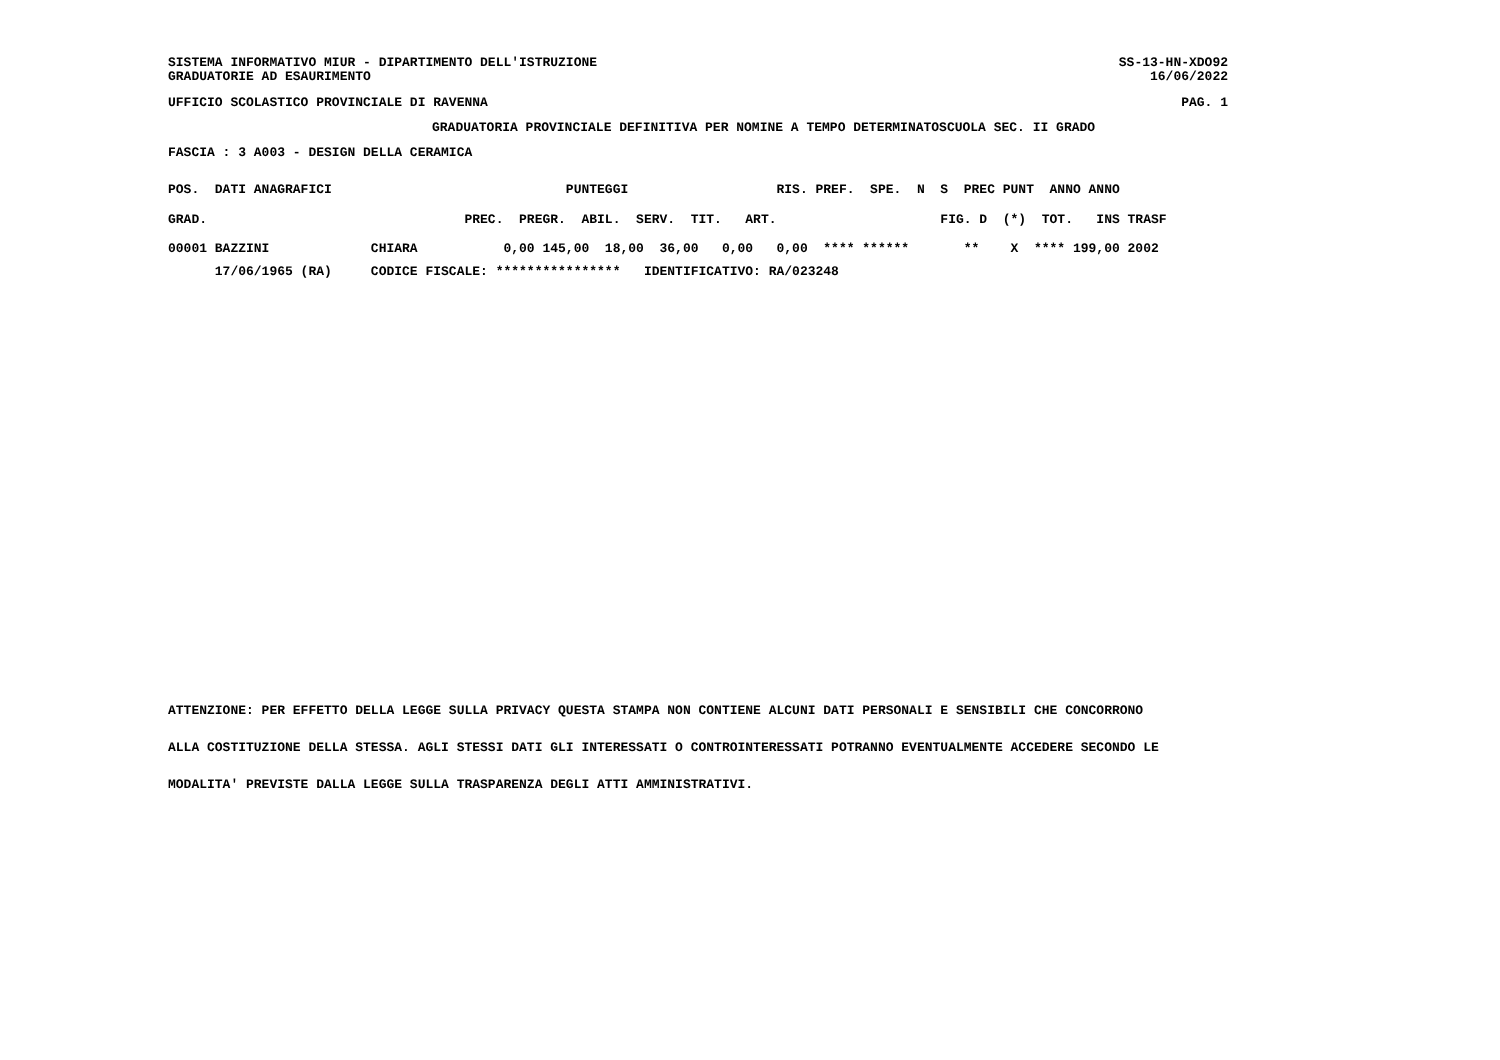SISTEMA INFORMATIVO MIUR - DIPARTIMENTO DELL'ISTRUZIONE SS-13-HN-XDO92
GRADUATORIE AD ESAURIMENTO 16/06/2022
UFFICIO SCOLASTICO PROVINCIALE DI RAVENNA PAG. 1
GRADUATORIA PROVINCIALE DEFINITIVA PER NOMINE A TEMPO DETERMINATOSCUOLA SEC. II GRADO
FASCIA : 3 A003 - DESIGN DELLA CERAMICA
POS.  DATI ANAGRAFICI                              PUNTEGGI                   RIS. PREF.  SPE.  N  S  PREC PUNT  ANNO ANNO

GRAD.                                 PREC.  PREGR.  ABIL.  SERV.  TIT.   ART.                     FIG. D  (*)  TOT.   INS TRASF
| 00001 BAZZINI CHIARA 0,00 145,00 18,00 36,00 0,00 0,00 **** ****** ** X **** 199,00 2002 |
| 17/06/1965 (RA) CODICE FISCALE: **************** IDENTIFICATIVO: RA/023248 |
ATTENZIONE: PER EFFETTO DELLA LEGGE SULLA PRIVACY QUESTA STAMPA NON CONTIENE ALCUNI DATI PERSONALI E SENSIBILI CHE CONCORRONO
ALLA COSTITUZIONE DELLA STESSA. AGLI STESSI DATI GLI INTERESSATI O CONTROINTERESSATI POTRANNO EVENTUALMENTE ACCEDERE SECONDO LE
MODALITA' PREVISTE DALLA LEGGE SULLA TRASPARENZA DEGLI ATTI AMMINISTRATIVI.